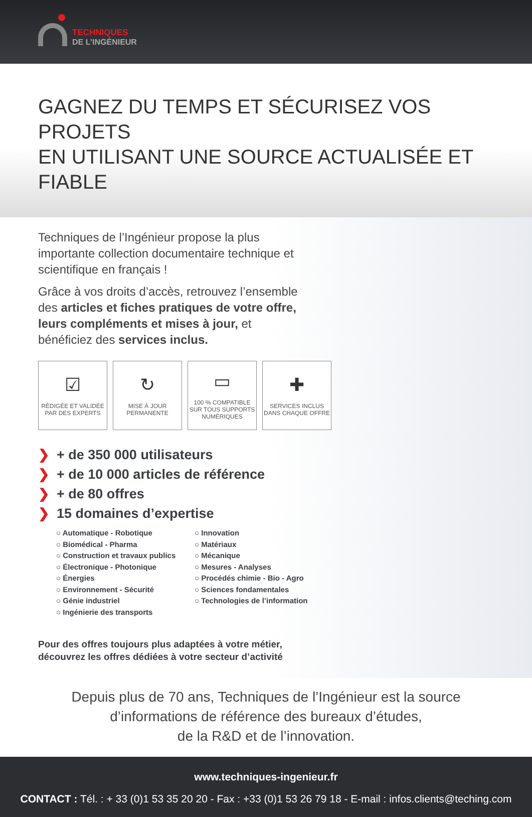TECHNIQUES
DE L’INGÉNIEUR
GAGNEZ DU TEMPS ET SÉCURISEZ VOS PROJETS
EN UTILISANT UNE SOURCE ACTUALISÉE ET FIABLE
Techniques de l’Ingénieur propose la plus importante collection documentaire technique et scientifique en français !
Grâce à vos droits d’accès, retrouvez l’ensemble des articles et fiches pratiques de votre offre, leurs compléments et mises à jour, et bénéficiez des services inclus.
☑
RÉDIGÉE ET VALIDÉE
PAR DES EXPERTS
↻
MISE À JOUR
PERMANENTE
▭
100 % COMPATIBLE
SUR TOUS SUPPORTS
NUMÉRIQUES
✚
SERVICES INCLUS
DANS CHAQUE OFFRE
❯ + de 350 000 utilisateurs
❯ + de 10 000 articles de référence
❯ + de 80 offres
❯ 15 domaines d’expertise
○ Automatique - Robotique
○ Biomédical - Pharma
○ Construction et travaux publics
○ Électronique - Photonique
○ Énergies
○ Environnement - Sécurité
○ Génie industriel
○ Ingénierie des transports
○ Innovation
○ Matériaux
○ Mécanique
○ Mesures - Analyses
○ Procédés chimie - Bio - Agro
○ Sciences fondamentales
○ Technologies de l’information
Pour des offres toujours plus adaptées à votre métier,
découvrez les offres dédiées à votre secteur d’activité
Depuis plus de 70 ans, Techniques de l’Ingénieur est la source
d’informations de référence des bureaux d’études,
de la R&D et de l’innovation.
www.techniques-ingenieur.fr
CONTACT : Tél. : + 33 (0)1 53 35 20 20 - Fax : +33 (0)1 53 26 79 18 - E-mail : infos.clients@teching.com